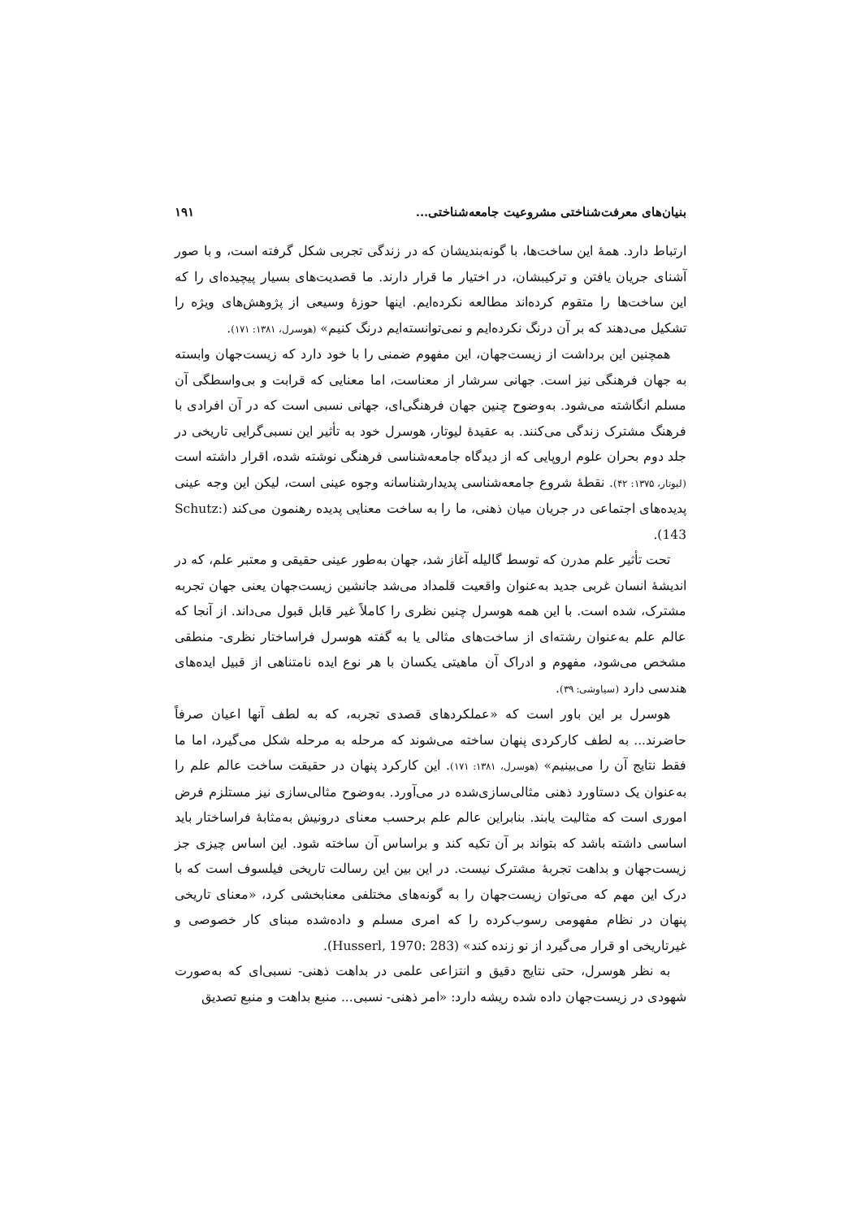بنیان‌های معرفت‌شناختی مشروعیت جامعه‌شناختی... ۱۹۱
ارتباط دارد. همهٔ این ساخت‌ها، با گونه‌بندیشان که در زندگی تجربی شکل گرفته است، و با صور آشنای جریان یافتن و ترکیبشان، در اختیار ما قرار دارند. ما قصدیت‌های بسیار پیچیده‌ای را که این ساخت‌ها را متقوم کرده‌اند مطالعه نکرده‌ایم. اینها حوزهٔ وسیعی از پژوهش‌های ویژه را تشکیل می‌دهند که بر آن درنگ نکرده‌ایم و نمی‌توانسته‌ایم درنگ کنیم» (هوسرل، ۱۳۸۱: ۱۷۱).
همچنین این برداشت از زیست‌جهان، این مفهوم ضمنی را با خود دارد که زیست‌جهان وابسته به جهان فرهنگی نیز است. جهانی سرشار از معناست، اما معنایی که قرابت و بی‌واسطگی آن مسلم انگاشته می‌شود. به‌وضوح چنین جهان فرهنگی‌ای، جهانی نسبی است که در آن افرادی با فرهنگ مشترک زندگی می‌کنند. به عقیدهٔ لیوتار، هوسرل خود به تأثیر این نسبی‌گرایی تاریخی در جلد دوم بحران علوم اروپایی که از دیدگاه جامعه‌شناسی فرهنگی نوشته شده، اقرار داشته است (لیوتار، ۱۳۷۵: ۴۲). نقطهٔ شروع جامعه‌شناسی پدیدارشناسانه وجوه عینی است، لیکن این وجه عینی پدیده‌های اجتماعی در جریان میان ذهنی، ما را به ساخت معنایی پدیده رهنمون می‌کند (Schutz: 143).
تحت تأثیر علم مدرن که توسط گالیله آغاز شد، جهان به‌طور عینی حقیقی و معتبر علم، که در اندیشهٔ انسان غربی جدید به‌عنوان واقعیت قلمداد می‌شد جانشین زیست‌جهان یعنی جهان تجربه مشترک، شده است. با این همه هوسرل چنین نظری را کاملاً غیر قابل قبول می‌داند. از آنجا که عالم علم به‌عنوان رشته‌ای از ساخت‌های مثالی یا به گفته هوسرل فراساختار نظری- منطقی مشخص می‌شود، مفهوم و ادراک آن ماهیتی یکسان با هر نوع ایده نامتناهی از قبیل ایده‌های هندسی دارد (سیاوشی: ۳۹).
هوسرل بر این باور است که «عملکردهای قصدی تجربه، که به لطف آنها اعیان صرفاً حاضرند... به لطف کارکردی پنهان ساخته می‌شوند که مرحله به مرحله شکل می‌گیرد، اما ما فقط نتایج آن را می‌بینیم» (هوسرل، ۱۳۸۱: ۱۷۱). این کارکرد پنهان در حقیقت ساخت عالم علم را به‌عنوان یک دستاورد ذهنی مثالی‌سازی‌شده در می‌آورد. به‌وضوح مثالی‌سازی نیز مستلزم فرض اموری است که مثالیت یابند. بنابراین عالم علم برحسب معنای درونیش به‌مثابهٔ فراساختار باید اساسی داشته باشد که بتواند بر آن تکیه کند و براساس آن ساخته شود. این اساس چیزی جز زیست‌جهان و بداهت تجربهٔ مشترک نیست. در این بین این رسالت تاریخی فیلسوف است که با درک این مهم که می‌توان زیست‌جهان را به گونه‌های مختلفی معنابخشی کرد، «معنای تاریخی پنهان در نظام مفهومی رسوب‌کرده را که امری مسلم و داده‌شده مبنای کار خصوصی و غیرتاریخی او قرار می‌گیرد از نو زنده کند» (Husserl, 1970: 283).
به نظر هوسرل، حتی نتایج دقیق و انتزاعی علمی در بداهت ذهنی- نسبی‌ای که به‌صورت شهودی در زیست‌جهان داده شده ریشه دارد: «امر ذهنی- نسبی... منبع بداهت و منبع تصدیق